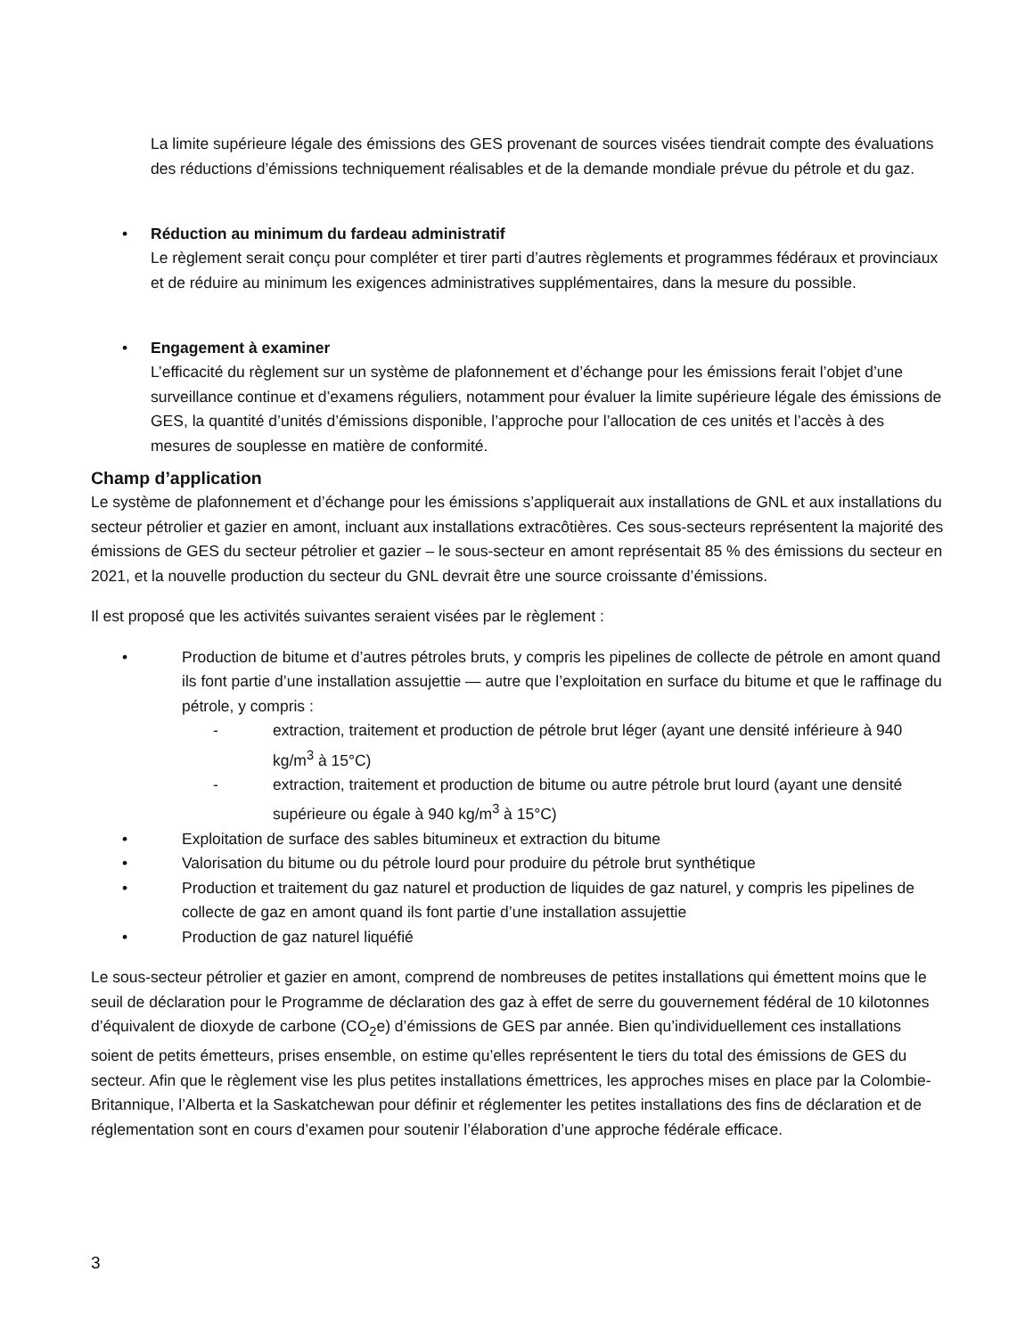La limite supérieure légale des émissions des GES provenant de sources visées tiendrait compte des évaluations des réductions d’émissions techniquement réalisables et de la demande mondiale prévue du pétrole et du gaz.
• Réduction au minimum du fardeau administratif
Le règlement serait conçu pour compléter et tirer parti d’autres règlements et programmes fédéraux et provinciaux et de réduire au minimum les exigences administratives supplémentaires, dans la mesure du possible.
• Engagement à examiner
L’efficacité du règlement sur un système de plafonnement et d’échange pour les émissions ferait l’objet d’une surveillance continue et d’examens réguliers, notamment pour évaluer la limite supérieure légale des émissions de GES, la quantité d’unités d’émissions disponible, l’approche pour l’allocation de ces unités et l’accès à des mesures de souplesse en matière de conformité.
Champ d’application
Le système de plafonnement et d’échange pour les émissions s’appliquerait aux installations de GNL et aux installations du secteur pétrolier et gazier en amont, incluant aux installations extracôtières. Ces sous-secteurs représentent la majorité des émissions de GES du secteur pétrolier et gazier – le sous-secteur en amont représentait 85 % des émissions du secteur en 2021, et la nouvelle production du secteur du GNL devrait être une source croissante d’émissions.
Il est proposé que les activités suivantes seraient visées par le règlement :
• Production de bitume et d’autres pétroles bruts, y compris les pipelines de collecte de pétrole en amont quand ils font partie d’une installation assujettie — autre que l’exploitation en surface du bitume et que le raffinage du pétrole, y compris :
- extraction, traitement et production de pétrole brut léger (ayant une densité inférieure à 940 kg/m<sup>3</sup> à 15°C)
- extraction, traitement et production de bitume ou autre pétrole brut lourd (ayant une densité supérieure ou égale à 940 kg/m<sup>3</sup> à 15°C)
• Exploitation de surface des sables bitumineux et extraction du bitume
• Valorisation du bitume ou du pétrole lourd pour produire du pétrole brut synthétique
• Production et traitement du gaz naturel et production de liquides de gaz naturel, y compris les pipelines de collecte de gaz en amont quand ils font partie d’une installation assujettie
• Production de gaz naturel liquéfié
Le sous-secteur pétrolier et gazier en amont, comprend de nombreuses de petites installations qui émettent moins que le seuil de déclaration pour le Programme de déclaration des gaz à effet de serre du gouvernement fédéral de 10 kilotonnes d’équivalent de dioxyde de carbone (CO<sub>2</sub>e) d’émissions de GES par année. Bien qu’individuellement ces installations soient de petits émetteurs, prises ensemble, on estime qu’elles représentent le tiers du total des émissions de GES du secteur. Afin que le règlement vise les plus petites installations émettrices, les approches mises en place par la Colombie-Britannique, l’Alberta et la Saskatchewan pour définir et réglementer les petites installations des fins de déclaration et de réglementation sont en cours d’examen pour soutenir l’élaboration d’une approche fédérale efficace.
3